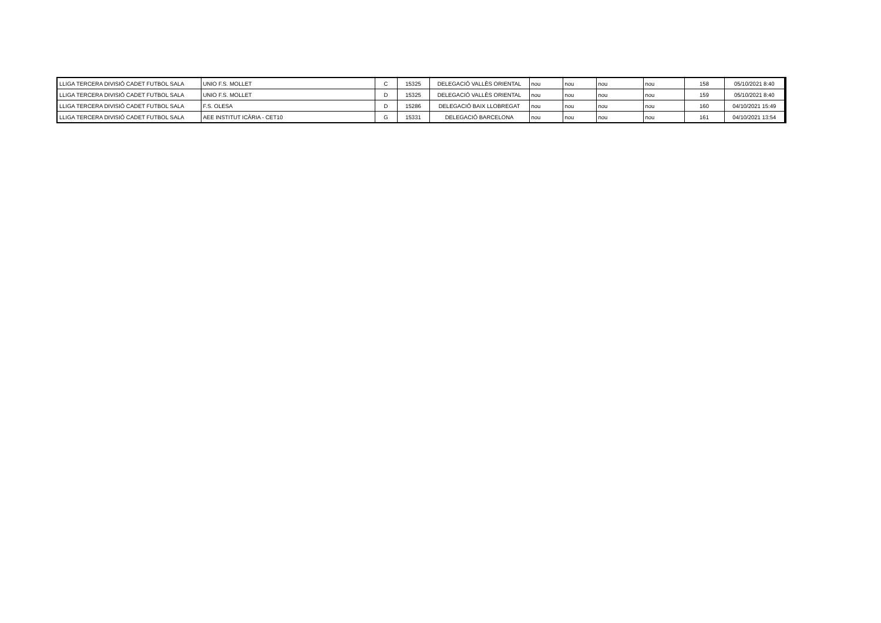| LLIGA TERCERA DIVISIÓ CADET FUTBOL SALA | UNIO F.S. MOLLET | C | 15325 | DELEGACIÓ VALLÈS ORIENTAL | nou | nou | nou | nou | 158 | 05/10/2021 8:40 |
| LLIGA TERCERA DIVISIÓ CADET FUTBOL SALA | UNIO F.S. MOLLET | D | 15325 | DELEGACIÓ VALLÈS ORIENTAL | nou | nou | nou | nou | 159 | 05/10/2021 8:40 |
| LLIGA TERCERA DIVISIÓ CADET FUTBOL SALA | F.S. OLESA | D | 15286 | DELEGACIÓ BAIX LLOBREGAT | nou | nou | nou | nou | 160 | 04/10/2021 15:49 |
| LLIGA TERCERA DIVISIÓ CADET FUTBOL SALA | AEE INSTITUT ICÀRIA - CET10 | G | 15331 | DELEGACIÓ BARCELONA | nou | nou | nou | nou | 161 | 04/10/2021 13:54 |